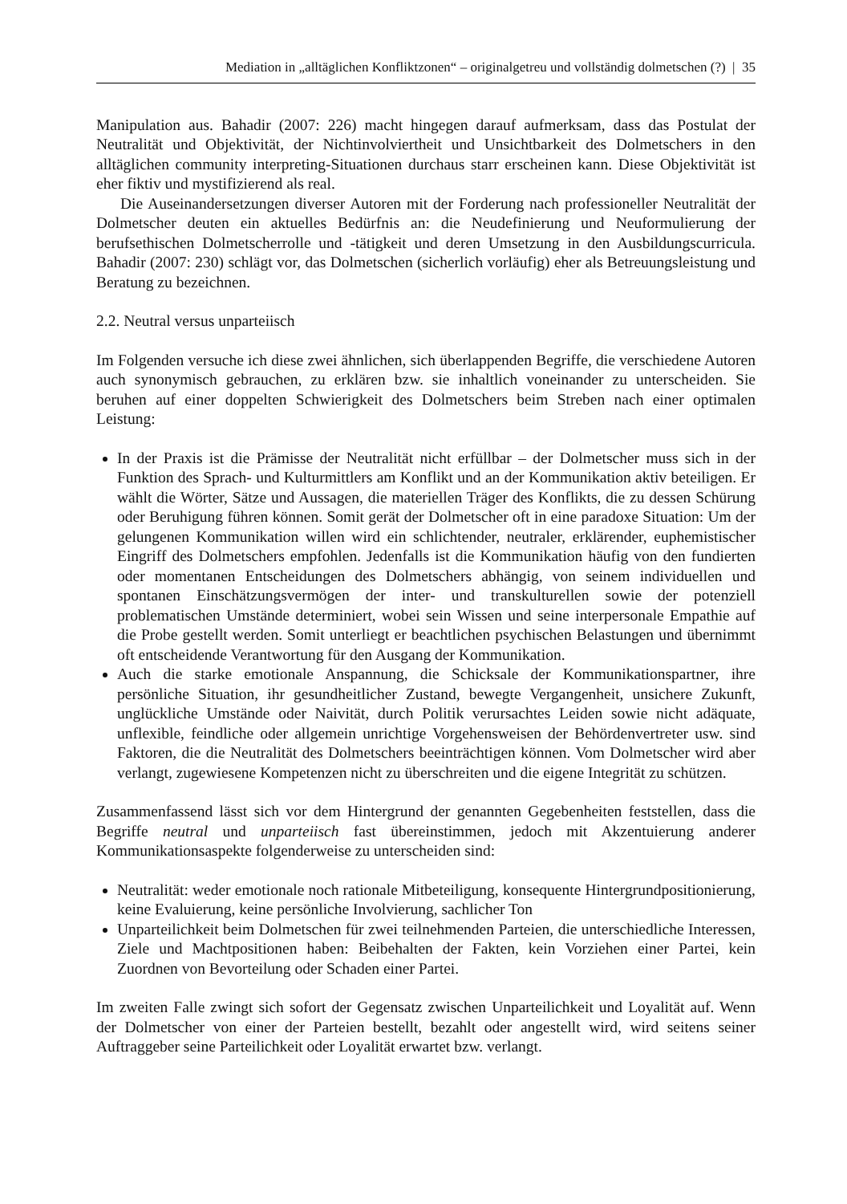Mediation in „alltäglichen Konfliktzonen“ – originalgetreu und vollständig dolmetschen (?) | 35
Manipulation aus. Bahadir (2007: 226) macht hingegen darauf aufmerksam, dass das Postulat der Neutralität und Objektivität, der Nichtinvolviertheit und Unsichtbarkeit des Dolmetschers in den alltäglichen community interpreting-Situationen durchaus starr erscheinen kann. Diese Objektivität ist eher fiktiv und mystifizierend als real.
Die Auseinandersetzungen diverser Autoren mit der Forderung nach professioneller Neutralität der Dolmetscher deuten ein aktuelles Bedürfnis an: die Neudefinierung und Neuformulierung der berufsethischen Dolmetscherrolle und -tätigkeit und deren Umsetzung in den Ausbildungscurricula. Bahadir (2007: 230) schlägt vor, das Dolmetschen (sicherlich vorläufig) eher als Betreuungsleistung und Beratung zu bezeichnen.
2.2. Neutral versus unparteiisch
Im Folgenden versuche ich diese zwei ähnlichen, sich überlappenden Begriffe, die verschiedene Autoren auch synonymisch gebrauchen, zu erklären bzw. sie inhaltlich voneinander zu unterscheiden. Sie beruhen auf einer doppelten Schwierigkeit des Dolmetschers beim Streben nach einer optimalen Leistung:
In der Praxis ist die Prämisse der Neutralität nicht erfüllbar – der Dolmetscher muss sich in der Funktion des Sprach- und Kulturmittlers am Konflikt und an der Kommunikation aktiv beteiligen. Er wählt die Wörter, Sätze und Aussagen, die materiellen Träger des Konflikts, die zu dessen Schürung oder Beruhigung führen können. Somit gerät der Dolmetscher oft in eine paradoxe Situation: Um der gelungenen Kommunikation willen wird ein schlichtender, neutraler, erklärender, euphemistischer Eingriff des Dolmetschers empfohlen. Jedenfalls ist die Kommunikation häufig von den fundierten oder momentanen Entscheidungen des Dolmetschers abhängig, von seinem individuellen und spontanen Einschätzungsvermögen der inter- und transkulturellen sowie der potenziell problematischen Umstände determiniert, wobei sein Wissen und seine interpersonale Empathie auf die Probe gestellt werden. Somit unterliegt er beachtlichen psychischen Belastungen und übernimmt oft entscheidende Verantwortung für den Ausgang der Kommunikation.
Auch die starke emotionale Anspannung, die Schicksale der Kommunikationspartner, ihre persönliche Situation, ihr gesundheitlicher Zustand, bewegte Vergangenheit, unsichere Zukunft, unglückliche Umstände oder Naivität, durch Politik verursachtes Leiden sowie nicht adäquate, unflexible, feindliche oder allgemein unrichtige Vorgehensweisen der Behördenvertreter usw. sind Faktoren, die die Neutralität des Dolmetschers beeinträchtigen können. Vom Dolmetscher wird aber verlangt, zugewiesene Kompetenzen nicht zu überschreiten und die eigene Integrität zu schützen.
Zusammenfassend lässt sich vor dem Hintergrund der genannten Gegebenheiten feststellen, dass die Begriffe neutral und unparteiisch fast übereinstimmen, jedoch mit Akzentuierung anderer Kommunikationsaspekte folgenderweise zu unterscheiden sind:
Neutralität: weder emotionale noch rationale Mitbeteiligung, konsequente Hintergrundpositionierung, keine Evaluierung, keine persönliche Involvierung, sachlicher Ton
Unparteilichkeit beim Dolmetschen für zwei teilnehmenden Parteien, die unterschiedliche Interessen, Ziele und Machtpositionen haben: Beibehalten der Fakten, kein Vorziehen einer Partei, kein Zuordnen von Bevorteilung oder Schaden einer Partei.
Im zweiten Falle zwingt sich sofort der Gegensatz zwischen Unparteilichkeit und Loyalität auf. Wenn der Dolmetscher von einer der Parteien bestellt, bezahlt oder angestellt wird, wird seitens seiner Auftraggeber seine Parteilichkeit oder Loyalität erwartet bzw. verlangt.